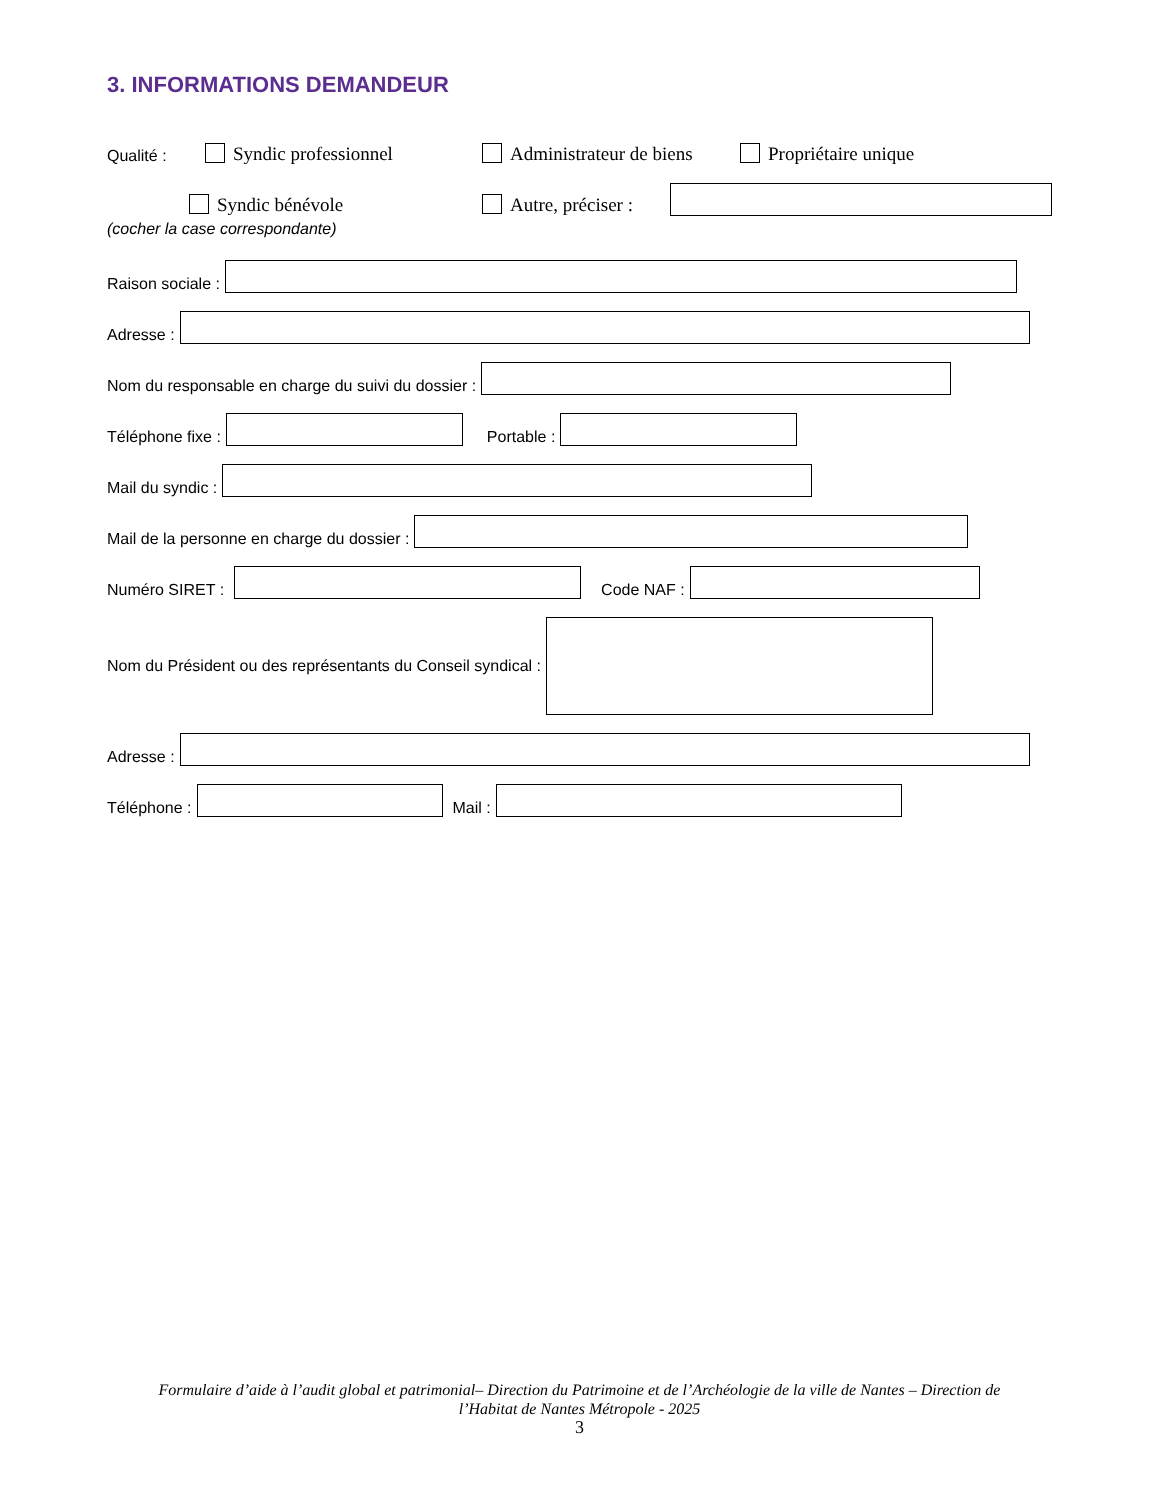3. INFORMATIONS DEMANDEUR
Qualité : Syndic professionnel Administrateur de biens Propriétaire unique
Syndic bénévole Autre, préciser :
(cocher la case correspondante)
Raison sociale :
Adresse :
Nom du responsable en charge du suivi du dossier :
Téléphone fixe : Portable :
Mail du syndic :
Mail de la personne en charge du dossier :
Numéro SIRET : Code NAF :
Nom du Président ou des représentants du Conseil syndical :
Adresse :
Téléphone : Mail :
Formulaire d’aide à l’audit global et patrimonial– Direction du Patrimoine et de l’Archéologie de la ville de Nantes – Direction de
l’Habitat de Nantes Métropole - 2025
3